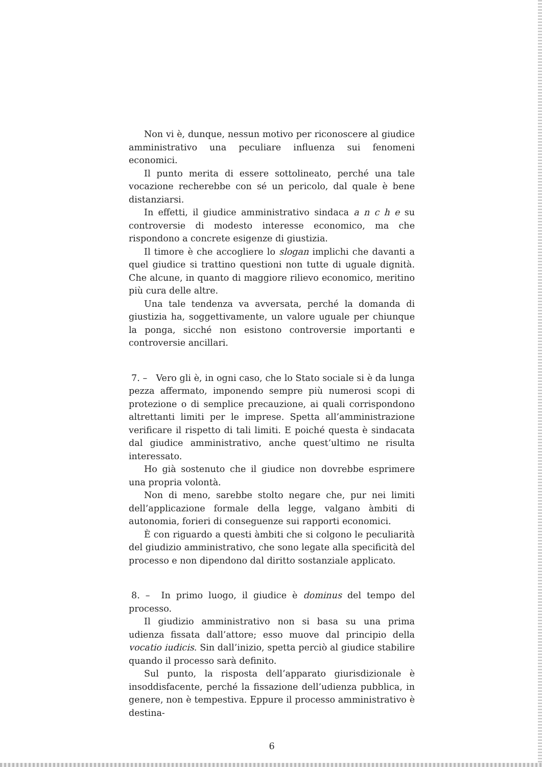Non vi è, dunque, nessun motivo per riconoscere al giudice amministrativo una peculiare influenza sui fenomeni economici.
Il punto merita di essere sottolineato, perché una tale vocazione recherebbe con sé un pericolo, dal quale è bene distanziarsi.
In effetti, il giudice amministrativo sindaca a n c h e su controversie di modesto interesse economico, ma che rispondono a concrete esigenze di giustizia.
Il timore è che accogliere lo slogan implichi che davanti a quel giudice si trattino questioni non tutte di uguale dignità. Che alcune, in quanto di maggiore rilievo economico, meritino più cura delle altre.
Una tale tendenza va avversata, perché la domanda di giustizia ha, soggettivamente, un valore uguale per chiunque la ponga, sicché non esistono controversie importanti e controversie ancillari.
7. – Vero gli è, in ogni caso, che lo Stato sociale si è da lunga pezza affermato, imponendo sempre più numerosi scopi di protezione o di semplice precauzione, ai quali corrispondono altrettanti limiti per le imprese. Spetta all’amministrazione verificare il rispetto di tali limiti. E poiché questa è sindacata dal giudice amministrativo, anche quest’ultimo ne risulta interessato.
Ho già sostenuto che il giudice non dovrebbe esprimere una propria volontà.
Non di meno, sarebbe stolto negare che, pur nei limiti dell’applicazione formale della legge, valgano àmbiti di autonomia, forieri di conseguenze sui rapporti economici.
È con riguardo a questi àmbiti che si colgono le peculiarità del giudizio amministrativo, che sono legate alla specificità del processo e non dipendono dal diritto sostanziale applicato.
8. – In primo luogo, il giudice è dominus del tempo del processo.
Il giudizio amministrativo non si basa su una prima udienza fissata dall’attore; esso muove dal principio della vocatio iudicis. Sin dall’inizio, spetta perciò al giudice stabilire quando il processo sarà definito.
Sul punto, la risposta dell’apparato giurisdizionale è insoddisfacente, perché la fissazione dell’udienza pubblica, in genere, non è tempestiva. Eppure il processo amministrativo è destina-
6